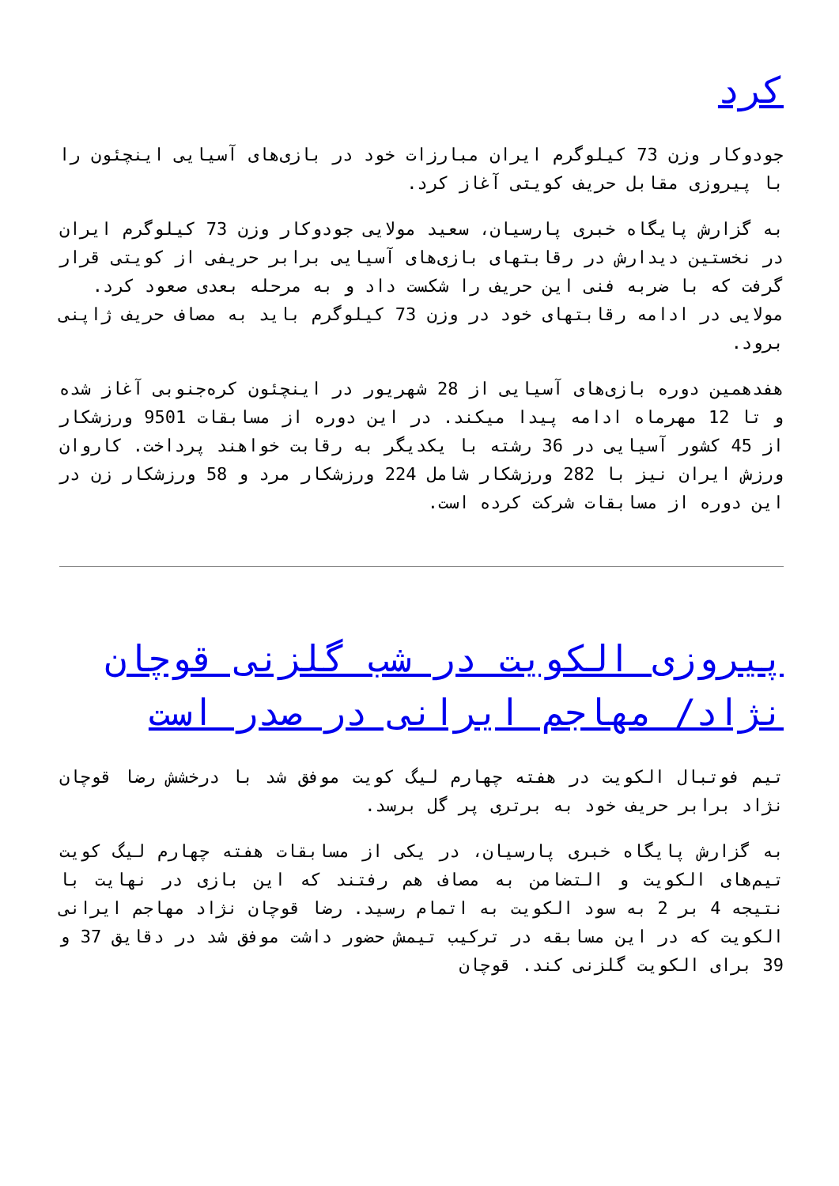کرد
جودوکار وزن 73 کیلوگرم ایران مبارزات خود در بازی‌های آسیایی اینچئون را با پیروزی مقابل حریف کویتی آغاز کرد.
به گزارش پایگاه خبری پارسیان، سعید مولایی جودوکار وزن 73 کیلوگرم ایران در نخستین دیدارش در رقابتهای بازی‌های آسیایی برابر حریفی از کویتی قرار گرفت که با ضربه فنی این حریف را شکست داد و به مرحله بعدی صعود کرد.
مولایی در ادامه رقابتهای خود در وزن 73 کیلوگرم باید به مصاف حریف ژاپنی برود.
هفدهمین دوره بازی‌های آسیایی از 28 شهریور در اینچئون کره‌جنوبی آغاز شده و تا 12 مهرماه ادامه پیدا میکند. در این دوره از مسابقات 9501 ورزشکار از 45 کشور آسیایی در 36 رشته با یکدیگر به رقابت خواهند پرداخت. کاروان ورزش ایران نیز با 282 ورزشکار شامل 224 ورزشکار مرد و 58 ورزشکار زن در این دوره از مسابقات شرکت کرده است.
پیروزی الکویت در شب گلزنی قوچان نژاد/ مهاجم ایرانی در صدر است
تیم فوتبال الکویت در هفته چهارم لیگ کویت موفق شد با درخشش رضا قوچان نژاد برابر حریف خود به برتری پر گل برسد.
به گزارش پایگاه خبری پارسیان، در یکی از مسابقات هفته چهارم لیگ کویت تیم‌های الکویت و التضامن به مصاف هم رفتند که این بازی در نهایت با نتیجه 4 بر 2 به سود الکویت به اتمام رسید. رضا قوچان نژاد مهاجم ایرانی الکویت که در این مسابقه در ترکیب تیمش حضور داشت موفق شد در دقایق 37 و 39 برای الکویت گلزنی کند. قوچان